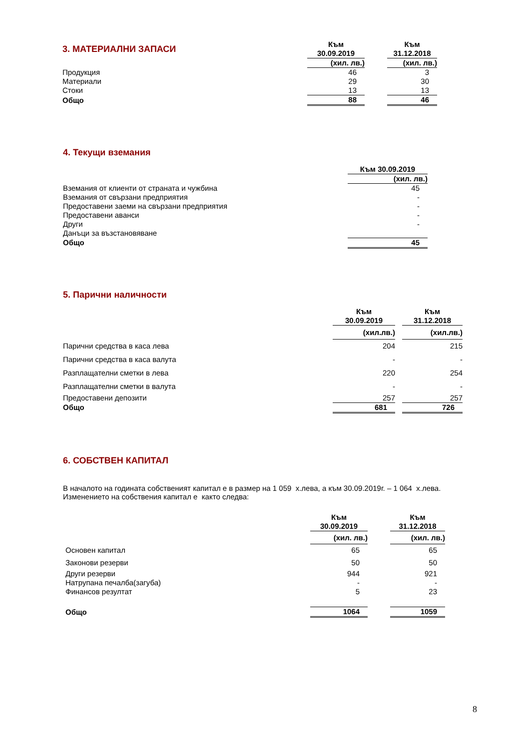| 3. МАТЕРИАЛНИ ЗАПАСИ | Към 30.09.2019 | | Към 31.12.2018 |
| | (хил. лв.) | | (хил. лв.) |
| Продукция | 46 | | 3 |
| Материали | 29 | | 30 |
| Стоки | 13 | | 13 |
| Общо | 88 | | 46 |
4. Текущи вземания
| | Към 30.09.2019 |
| | (хил. лв.) |
| Вземания от клиенти от страната и чужбина | 45 |
| Вземания от свързани предприятия | - |
| Предоставени заеми на свързани предприятия | - |
| Предоставени аванси | - |
| Други | - |
| Данъци за възстановяване | |
| Общо | 45 |
5. Парични наличности
| | Към 30.09.2019 | | Към 31.12.2018 |
| | (хил.лв.) | | (хил.лв.) |
| Парични средства в каса лева | 204 | | 215 |
| Парични средства в каса валута | - | | - |
| Разплащателни сметки в лева | 220 | | 254 |
| Разплащателни сметки в валута | - | | - |
| Предоставени депозити | 257 | | 257 |
| Общо | 681 | | 726 |
6. СОБСТВЕН КАПИТАЛ
В началото на годината собственият капитал е в размер на 1 059 х.лева, а към 30.09.2019г. – 1 064 х.лева.
Изменението на собствения капитал е както следва:
| | Към 30.09.2019 | | Към 31.12.2018 |
| | (хил. лв.) | | (хил. лв.) |
| Основен капитал | 65 | | 65 |
| Законови резерви | 50 | | 50 |
| Други резерви | 944 | | 921 |
| Натрупана печалба(загуба) | - | | - |
| Финансов резултат | 5 | | 23 |
| Общо | 1064 | | 1059 |
8